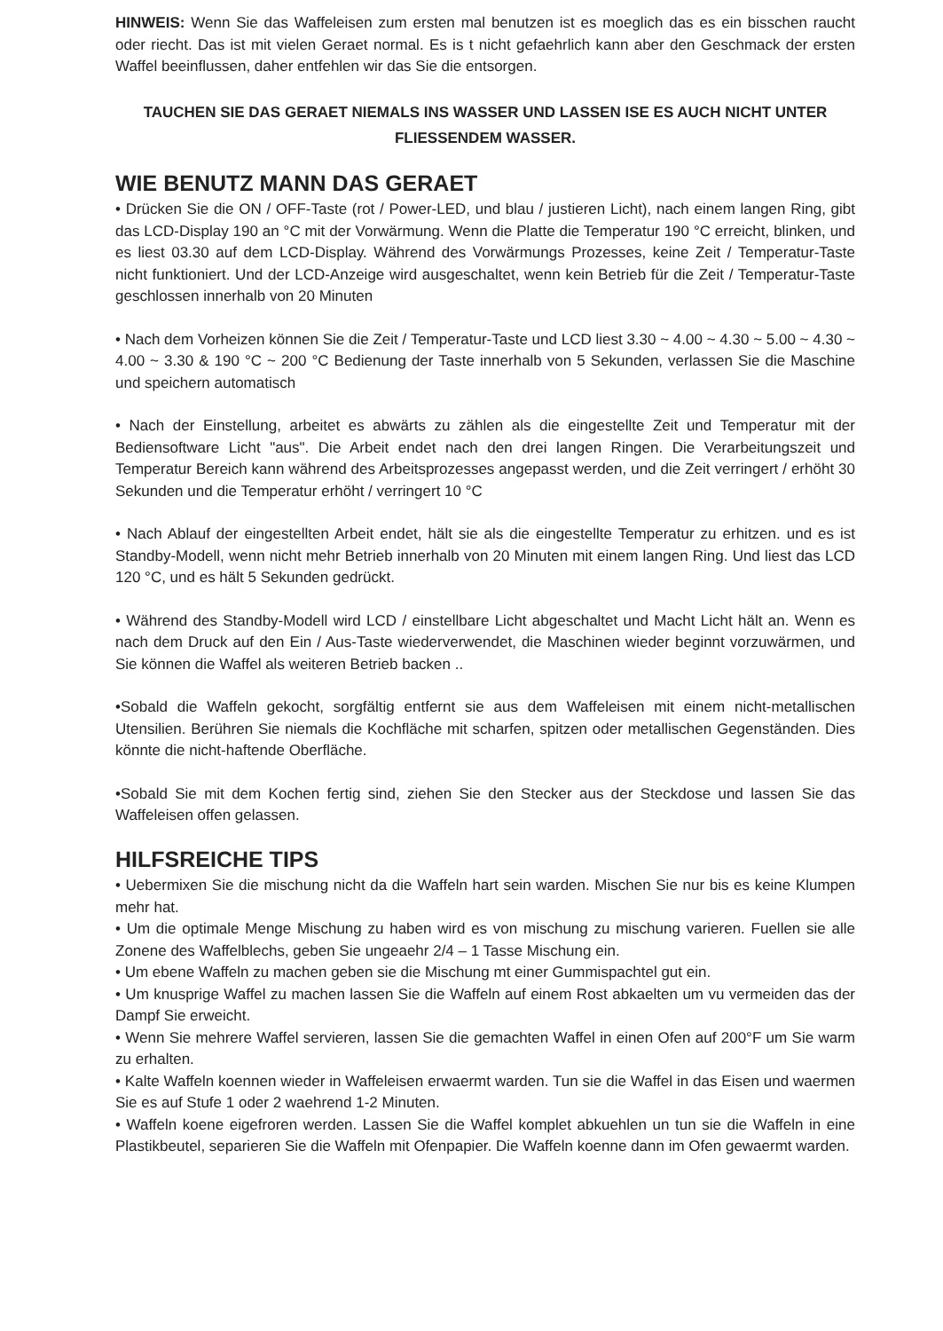HINWEIS: Wenn Sie das Waffeleisen zum ersten mal benutzen ist es moeglich das es ein bisschen raucht oder riecht. Das ist mit vielen Geraet normal. Es is t nicht gefaehrlich kann aber den Geschmack der ersten Waffel beeinflussen, daher entfehlen wir das Sie die entsorgen.
TAUCHEN SIE DAS GERAET NIEMALS INS WASSER UND LASSEN ISE ES AUCH NICHT UNTER FLIESSENDEM WASSER.
WIE BENUTZ MANN DAS GERAET
• Drücken Sie die ON / OFF-Taste (rot / Power-LED, und blau / justieren Licht), nach einem langen Ring, gibt das LCD-Display 190 an °C mit der Vorwärmung. Wenn die Platte die Temperatur 190 °C erreicht, blinken, und es liest 03.30 auf dem LCD-Display. Während des Vorwärmungs Prozesses, keine Zeit / Temperatur-Taste nicht funktioniert. Und der LCD-Anzeige wird ausgeschaltet, wenn kein Betrieb für die Zeit / Temperatur-Taste geschlossen innerhalb von 20 Minuten
• Nach dem Vorheizen können Sie die Zeit / Temperatur-Taste und LCD liest 3.30 ~ 4.00 ~ 4.30 ~ 5.00 ~ 4.30 ~ 4.00 ~ 3.30 & 190 °C ~ 200 °C Bedienung der Taste innerhalb von 5 Sekunden, verlassen Sie die Maschine und speichern automatisch
• Nach der Einstellung, arbeitet es abwärts zu zählen als die eingestellte Zeit und Temperatur mit der Bediensoftware Licht "aus". Die Arbeit endet nach den drei langen Ringen. Die Verarbeitungszeit und Temperatur Bereich kann während des Arbeitsprozesses angepasst werden, und die Zeit verringert / erhöht 30 Sekunden und die Temperatur erhöht / verringert 10 °C
• Nach Ablauf der eingestellten Arbeit endet, hält sie als die eingestellte Temperatur zu erhitzen. und es ist Standby-Modell, wenn nicht mehr Betrieb innerhalb von 20 Minuten mit einem langen Ring. Und liest das LCD 120 °C, und es hält 5 Sekunden gedrückt.
• Während des Standby-Modell wird LCD / einstellbare Licht abgeschaltet und Macht Licht hält an. Wenn es nach dem Druck auf den Ein / Aus-Taste wiederverwendet, die Maschinen wieder beginnt vorzuwärmen, und Sie können die Waffel als weiteren Betrieb backen ..
•Sobald die Waffeln gekocht, sorgfältig entfernt sie aus dem Waffeleisen mit einem nicht-metallischen Utensilien. Berühren Sie niemals die Kochfläche mit scharfen, spitzen oder metallischen Gegenständen. Dies könnte die nicht-haftende Oberfläche.
•Sobald Sie mit dem Kochen fertig sind, ziehen Sie den Stecker aus der Steckdose und lassen Sie das Waffeleisen offen gelassen.
HILFSREICHE TIPS
• Uebermixen Sie die mischung nicht da die Waffeln hart sein warden. Mischen Sie nur bis es keine Klumpen mehr hat.
• Um die optimale Menge Mischung zu haben wird es von mischung zu mischung varieren. Fuellen sie alle Zonene des Waffelblechs, geben Sie ungeaehr 2/4 – 1 Tasse Mischung ein.
• Um ebene Waffeln zu machen geben sie die Mischung mt einer Gummispachtel gut ein.
• Um knusprige Waffel zu machen lassen Sie die Waffeln auf einem Rost abkaelten um vu vermeiden das der Dampf Sie erweicht.
• Wenn Sie mehrere Waffel servieren, lassen Sie die gemachten Waffel in einen Ofen auf 200°F um Sie warm zu erhalten.
• Kalte Waffeln koennen wieder in Waffeleisen erwaermt warden. Tun sie die Waffel in das Eisen und waermen Sie es auf Stufe 1 oder 2 waehrend 1-2 Minuten.
• Waffeln koene eigefroren werden. Lassen Sie die Waffel komplet abkuehlen un tun sie die Waffeln in eine Plastikbeutel, separieren Sie die Waffeln mit Ofenpapier. Die Waffeln koenne dann im Ofen gewaermt warden.